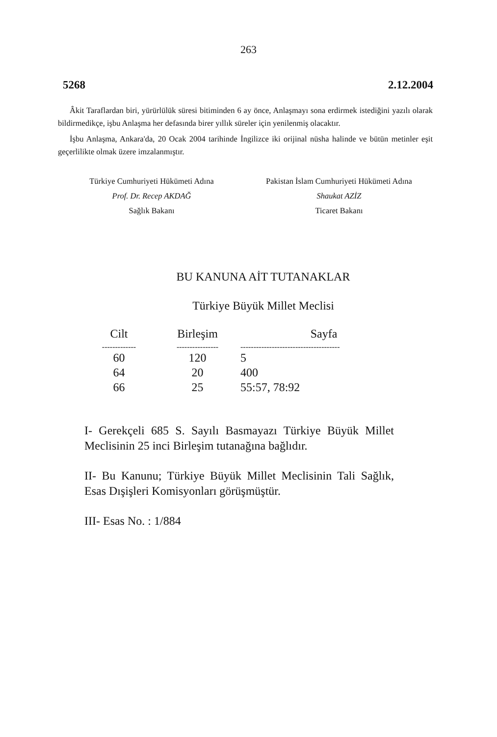263
5268 2.12.2004
Âkit Taraflardan biri, yürürlülük süresi bitiminden 6 ay önce, Anlaşmayı sona erdirmek istediğini yazılı olarak bildirmedikçe, işbu Anlaşma her defasında birer yıllık süreler için yenilenmiş olacaktır.
İşbu Anlaşma, Ankara'da, 20 Ocak 2004 tarihinde İngilizce iki orijinal nüsha halinde ve bütün metinler eşit geçerlilikte olmak üzere imzalanmıştır.
Türkiye Cumhuriyeti Hükümeti Adına
Prof. Dr. Recep AKDAĞ
Sağlık Bakanı
Pakistan İslam Cumhuriyeti Hükümeti Adına
Shaukat AZİZ
Ticaret Bakanı
BU KANUNA AİT TUTANAKLAR
Türkiye Büyük Millet Meclisi
| Cilt | Birleşim | Sayfa |
| --- | --- | --- |
| ------------- | ---------------- | -------------------------------------- |
| 60 | 120 | 5 |
| 64 | 20 | 400 |
| 66 | 25 | 55:57, 78:92 |
I- Gerekçeli 685 S. Sayılı Basmayazı Türkiye Büyük Millet Meclisinin 25 inci Birleşim tutanağına bağlıdır.
II- Bu Kanunu; Türkiye Büyük Millet Meclisinin Tali Sağlık, Esas Dışişleri Komisyonları görüşmüştür.
III- Esas No. : 1/884